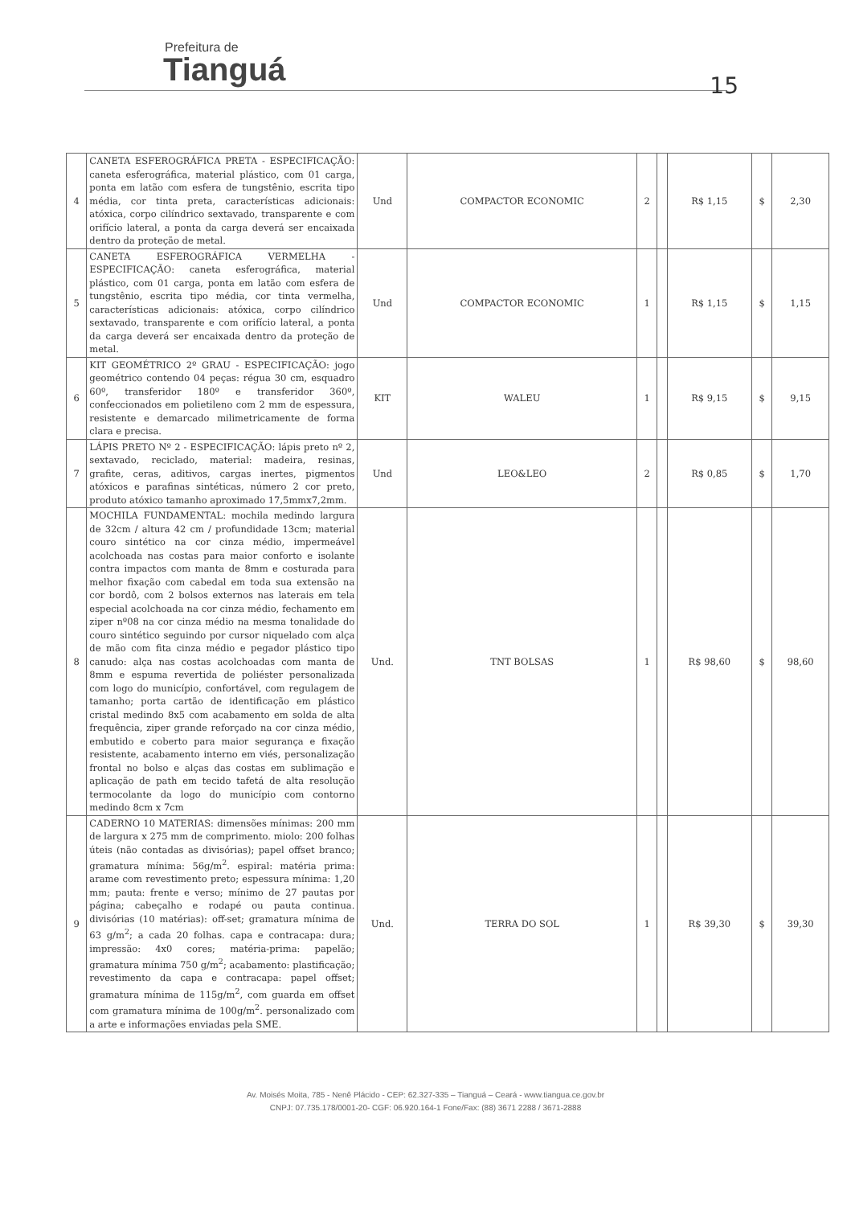Prefeitura de
Tianguá
15
| 4 | CANETA ESFEROGRÁFICA PRETA - ESPECIFICAÇÃO: caneta esferográfica, material plástico, com 01 carga, ponta em latão com esfera de tungstênio, escrita tipo média, cor tinta preta, características adicionais: atóxica, corpo cilíndrico sextavado, transparente e com orifício lateral, a ponta da carga deverá ser encaixada dentro da proteção de metal. | Und | COMPACTOR ECONOMIC | 2 | | R$ 1,15 | $ | 2,30 |
| 5 | CANETA ESFEROGRÁFICA VERMELHA - ESPECIFICAÇÃO: caneta esferográfica, material plástico, com 01 carga, ponta em latão com esfera de tungstênio, escrita tipo média, cor tinta vermelha, características adicionais: atóxica, corpo cilíndrico sextavado, transparente e com orifício lateral, a ponta da carga deverá ser encaixada dentro da proteção de metal. | Und | COMPACTOR ECONOMIC | 1 | | R$ 1,15 | $ | 1,15 |
| 6 | KIT GEOMÉTRICO 2º GRAU - ESPECIFICAÇÃO: jogo geométrico contendo 04 peças: régua 30 cm, esquadro 60º, transferidor 180º e transferidor 360º, confeccionados em polietileno com 2 mm de espessura, resistente e demarcado milimetricamente de forma clara e precisa. | KIT | WALEU | 1 | | R$ 9,15 | $ | 9,15 |
| 7 | LÁPIS PRETO Nº 2 - ESPECIFICAÇÃO: lápis preto nº 2, sextavado, reciclado, material: madeira, resinas, grafite, ceras, aditivos, cargas inertes, pigmentos atóxicos e parafinas sintéticas, número 2 cor preto, produto atóxico tamanho aproximado 17,5mmx7,2mm. | Und | LEO&LEO | 2 | | R$ 0,85 | $ | 1,70 |
| 8 | MOCHILA FUNDAMENTAL: mochila medindo largura de 32cm / altura 42 cm / profundidade 13cm; material couro sintético na cor cinza médio, impermeável acolchoada nas costas para maior conforto e isolante contra impactos com manta de 8mm e costurada para melhor fixação com cabedal em toda sua extensão na cor bordô, com 2 bolsos externos nas laterais em tela especial acolchoada na cor cinza médio, fechamento em ziper nº08 na cor cinza médio na mesma tonalidade do couro sintético seguindo por cursor niquelado com alça de mão com fita cinza médio e pegador plástico tipo canudo: alça nas costas acolchoadas com manta de 8mm e espuma revertida de poliéster personalizada com logo do município, confortável, com regulagem de tamanho; porta cartão de identificação em plástico cristal medindo 8x5 com acabamento em solda de alta frequência, ziper grande reforçado na cor cinza médio, embutido e coberto para maior segurança e fixação resistente, acabamento interno em viés, personalização frontal no bolso e alças das costas em sublimação e aplicação de path em tecido tafetá de alta resolução termocolante da logo do município com contorno medindo 8cm x 7cm | Und. | TNT BOLSAS | 1 | | R$ 98,60 | $ | 98,60 |
| 9 | CADERNO 10 MATERIAS: dimensões mínimas: 200 mm de largura x 275 mm de comprimento. miolo: 200 folhas úteis (não contadas as divisórias); papel offset branco; gramatura mínima: 56g/m<sup>2</sup>. espiral: matéria prima: arame com revestimento preto; espessura mínima: 1,20 mm; pauta: frente e verso; mínimo de 27 pautas por página; cabeçalho e rodapé ou pauta continua. divisórias (10 matérias): off-set; gramatura mínima de 63 g/m<sup>2</sup>; a cada 20 folhas. capa e contracapa: dura; impressão: 4x0 cores; matéria-prima: papelão; gramatura mínima 750 g/m<sup>2</sup>; acabamento: plastificação; revestimento da capa e contracapa: papel offset; gramatura mínima de 115g/m<sup>2</sup>, com guarda em offset com gramatura mínima de 100g/m<sup>2</sup>. personalizado com a arte e informações enviadas pela SME. | Und. | TERRA DO SOL | 1 | | R$ 39,30 | $ | 39,30 |
Av. Moisés Moita, 785 - Nenê Plácido - CEP: 62.327-335 – Tianguá – Ceará - www.tiangua.ce.gov.br
CNPJ: 07.735.178/0001-20- CGF: 06.920.164-1 Fone/Fax: (88) 3671 2288 / 3671-2888